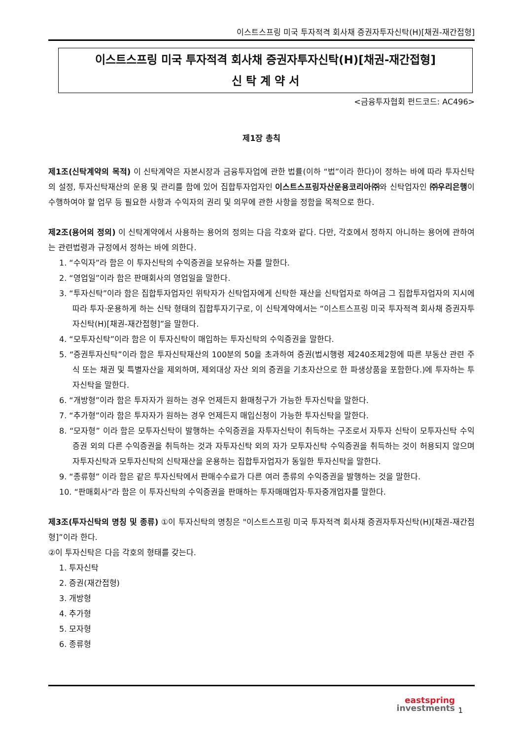이스트스프링 미국 투자적격 회사채 증권자투자신탁(H)[채권-재간접형]
이스트스프링 미국 투자적격 회사채 증권자투자신탁(H)[채권-재간접형]
신 탁 계 약 서
<금융투자협회 펀드코드: AC496>
제1장 총칙
제1조(신탁계약의 목적) 이 신탁계약은 자본시장과 금융투자업에 관한 법률(이하 “법”이라 한다)이 정하는 바에 따라 투자신탁의 설정, 투자신탁재산의 운용 및 관리를 함에 있어 집합투자업자인 이스트스프링자산운용코리아㈜와 신탁업자인 ㈜우리은행이 수행하여야 할 업무 등 필요한 사항과 수익자의 권리 및 의무에 관한 사항을 정함을 목적으로 한다.
제2조(용어의 정의) 이 신탁계약에서 사용하는 용어의 정의는 다음 각호와 같다. 다만, 각호에서 정하지 아니하는 용어에 관하여는 관련법령과 규정에서 정하는 바에 의한다.
1. “수익자”라 함은 이 투자신탁의 수익증권을 보유하는 자를 말한다.
2. “영업일”이라 함은 판매회사의 영업일을 말한다.
3. “투자신탁”이라 함은 집합투자업자인 위탁자가 신탁업자에게 신탁한 재산을 신탁업자로 하여금 그 집합투자업자의 지시에 따라 투자·운용하게 하는 신탁 형태의 집합투자기구로, 이 신탁계약에서는 “이스트스프링 미국 투자적격 회사채 증권자투자신탁(H)[채권-재간접형]”을 말한다.
4. “모투자신탁”이라 함은 이 투자신탁이 매입하는 투자신탁의 수익증권을 말한다.
5. “증권투자신탁”이라 함은 투자신탁재산의 100분의 50을 초과하여 증권(법시행령 제240조제2항에 따른 부동산 관련 주식 또는 채권 및 특별자산을 제외하며, 제외대상 자산 외의 증권을 기초자산으로 한 파생상품을 포함한다.)에 투자하는 투자신탁을 말한다.
6. “개방형”이라 함은 투자자가 원하는 경우 언제든지 환매청구가 가능한 투자신탁을 말한다.
7. “추가형”이라 함은 투자자가 원하는 경우 언제든지 매입신청이 가능한 투자신탁을 말한다.
8. “모자형” 이라 함은 모투자신탁이 발행하는 수익증권을 자투자신탁이 취득하는 구조로서 자투자 신탁이 모투자신탁 수익증권 외의 다른 수익증권을 취득하는 것과 자투자신탁 외의 자가 모투자신탁 수익증권을 취득하는 것이 허용되지 않으며 자투자신탁과 모투자신탁의 신탁재산을 운용하는 집합투자업자가 동일한 투자신탁을 말한다.
9. “종류형” 이라 함은 같은 투자신탁에서 판매수수료가 다른 여러 종류의 수익증권을 발행하는 것을 말한다.
10. “판매회사”라 함은 이 투자신탁의 수익증권을 판매하는 투자매매업자·투자중개업자를 말한다.
제3조(투자신탁의 명칭 및 종류) ①이 투자신탁의 명칭은 "이스트스프링 미국 투자적격 회사채 증권자투자신탁(H)[채권-재간접형]”이라 한다.
②이 투자신탁은 다음 각호의 형태를 갖는다.
1. 투자신탁
2. 증권(재간접형)
3. 개방형
4. 추가형
5. 모자형
6. 종류형
eastspring
investments
1